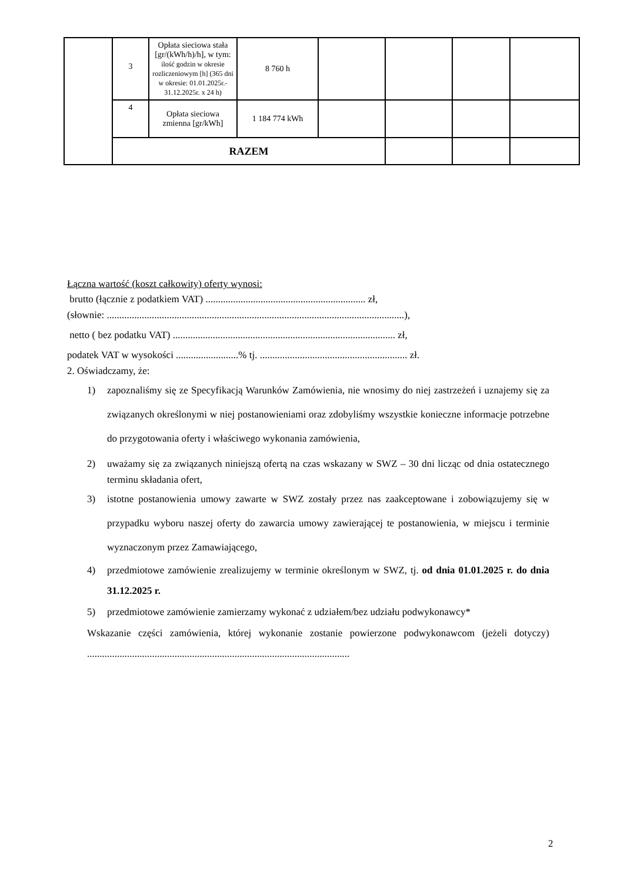| | 3 | Opłata sieciowa stała [gr/(kWh/h)/h], w tym: ilość godzin w okresie rozliczeniowym [h] (365 dni w okresie: 01.01.2025r.- 31.12.2025r. x 24 h) | 8 760 h | | | | |
| | 4 | Opłata sieciowa zmienna [gr/kWh] | 1 184 774 kWh | | | | |
| | RAZEM | | | | | | |
Łączna wartość (koszt całkowity) oferty wynosi:
brutto (łącznie z podatkiem VAT) ................................................................ zł,
(słownie: .......................................................................................................................),
netto ( bez podatku VAT) ......................................................................................... zł,
podatek VAT w wysokości .........................% tj. ........................................................... zł.
2. Oświadczamy, że:
1) zapoznaliśmy się ze Specyfikacją Warunków Zamówienia, nie wnosimy do niej zastrzeżeń i uznajemy się za związanych określonymi w niej postanowieniami oraz zdobyliśmy wszystkie konieczne informacje potrzebne do przygotowania oferty i właściwego wykonania zamówienia,
2) uważamy się za związanych niniejszą ofertą na czas wskazany w SWZ – 30 dni licząc od dnia ostatecznego terminu składania ofert,
3) istotne postanowienia umowy zawarte w SWZ zostały przez nas zaakceptowane i zobowiązujemy się w przypadku wyboru naszej oferty do zawarcia umowy zawierającej te postanowienia, w miejscu i terminie wyznaczonym przez Zamawiającego,
4) przedmiotowe zamówienie zrealizujemy w terminie określonym w SWZ, tj. od dnia 01.01.2025 r. do dnia 31.12.2025 r.
5) przedmiotowe zamówienie zamierzamy wykonać z udziałem/bez udziału podwykonawcy*
Wskazanie części zamówienia, której wykonanie zostanie powierzone podwykonawcom (jeżeli dotyczy) .........................................................................................................
2